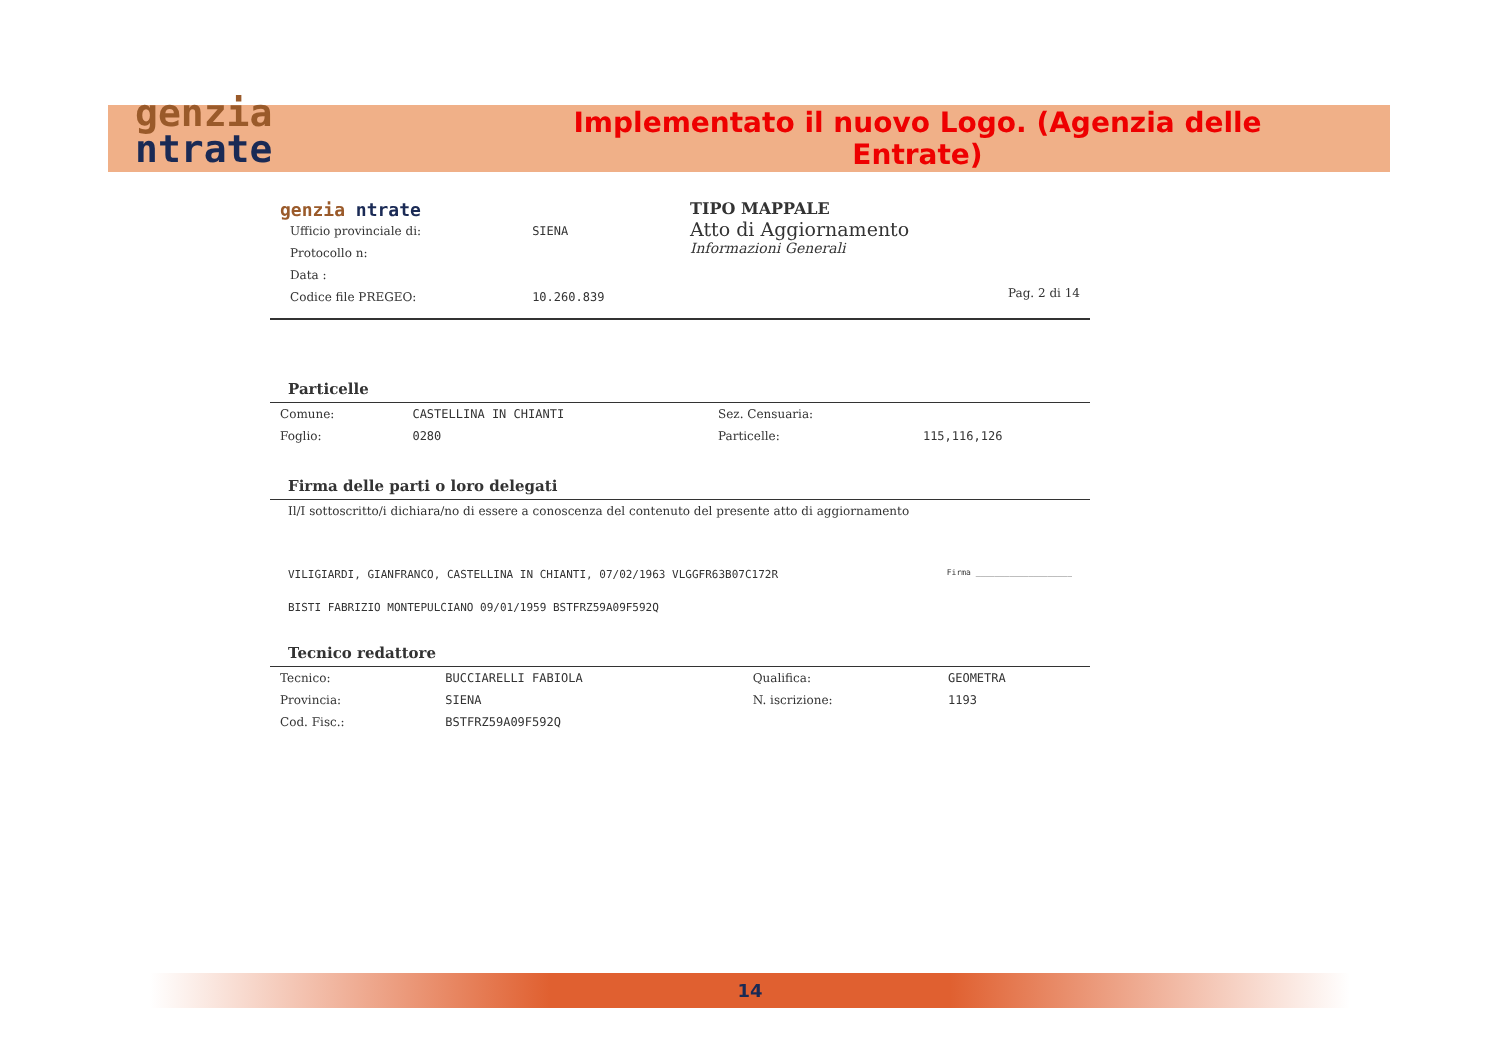genzia
ntrate
Implementato il nuovo Logo. (Agenzia delle Entrate)
| genzia ntrate / Ufficio provinciale di: / SIENA / / Protocollo n: / / / Data : / / / Codice file PREGEO: / 10.260.839 / | TIPO MAPPALE Atto di Aggiornamento Informazioni Generali Pag. 2 di 14 |
Particelle
| Comune: | CASTELLINA IN CHIANTI | Sez. Censuaria: | |
| Foglio: | 0280 | Particelle: | 115,116,126 |
Firma delle parti o loro delegati
Il/I sottoscritto/i dichiara/no di essere a conoscenza del contenuto del presente atto di aggiornamento
VILIGIARDI, GIANFRANCO, CASTELLINA IN CHIANTI, 07/02/1963 VLGGFR63B07C172R Firma ____________________
BISTI FABRIZIO MONTEPULCIANO 09/01/1959 BSTFRZ59A09F592Q
Tecnico redattore
| Tecnico: | BUCCIARELLI FABIOLA | Qualifica: | GEOMETRA |
| Provincia: | SIENA | N. iscrizione: | 1193 |
| Cod. Fisc.: | BSTFRZ59A09F592Q | | |
14